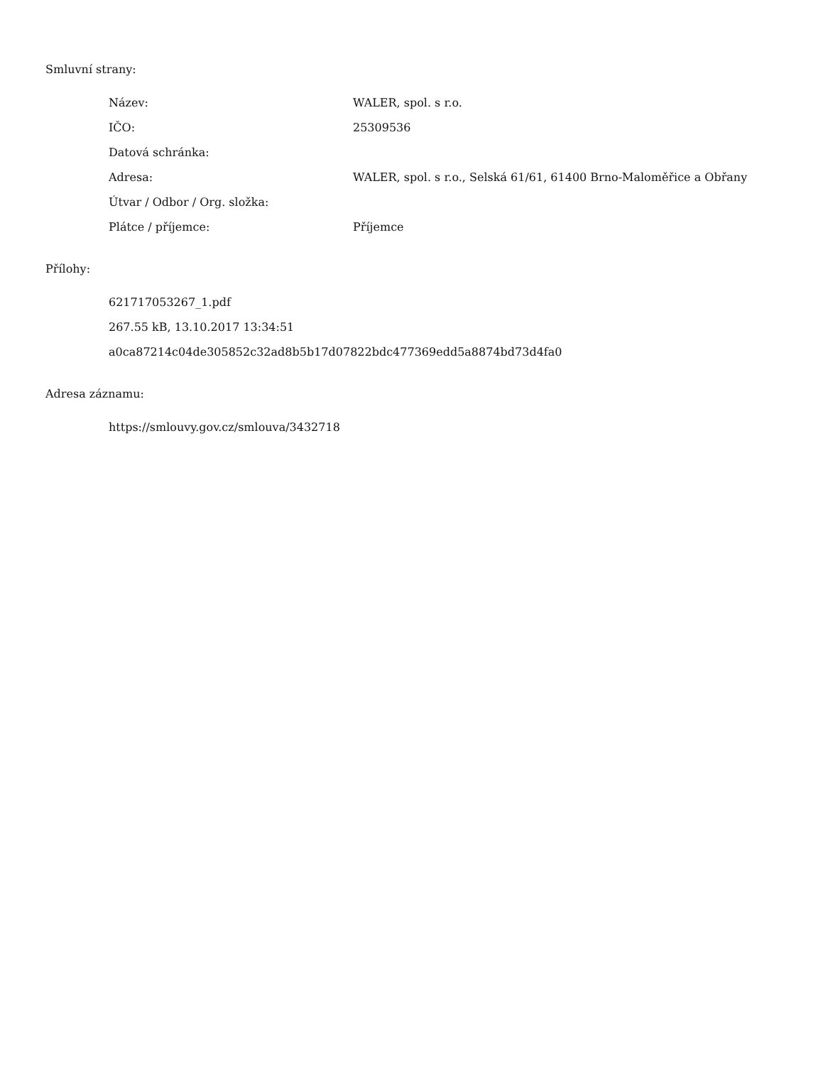Smluvní strany:
| Název: | WALER, spol. s r.o. |
| IČO: | 25309536 |
| Datová schránka: | |
| Adresa: | WALER, spol. s r.o., Selská 61/61, 61400 Brno-Maloměřice a Obřany |
| Útvar / Odbor / Org. složka: | |
| Plátce / příjemce: | Příjemce |
Přílohy:
621717053267_1.pdf
267.55 kB, 13.10.2017 13:34:51
a0ca87214c04de305852c32ad8b5b17d07822bdc477369edd5a8874bd73d4fa0
Adresa záznamu:
https://smlouvy.gov.cz/smlouva/3432718